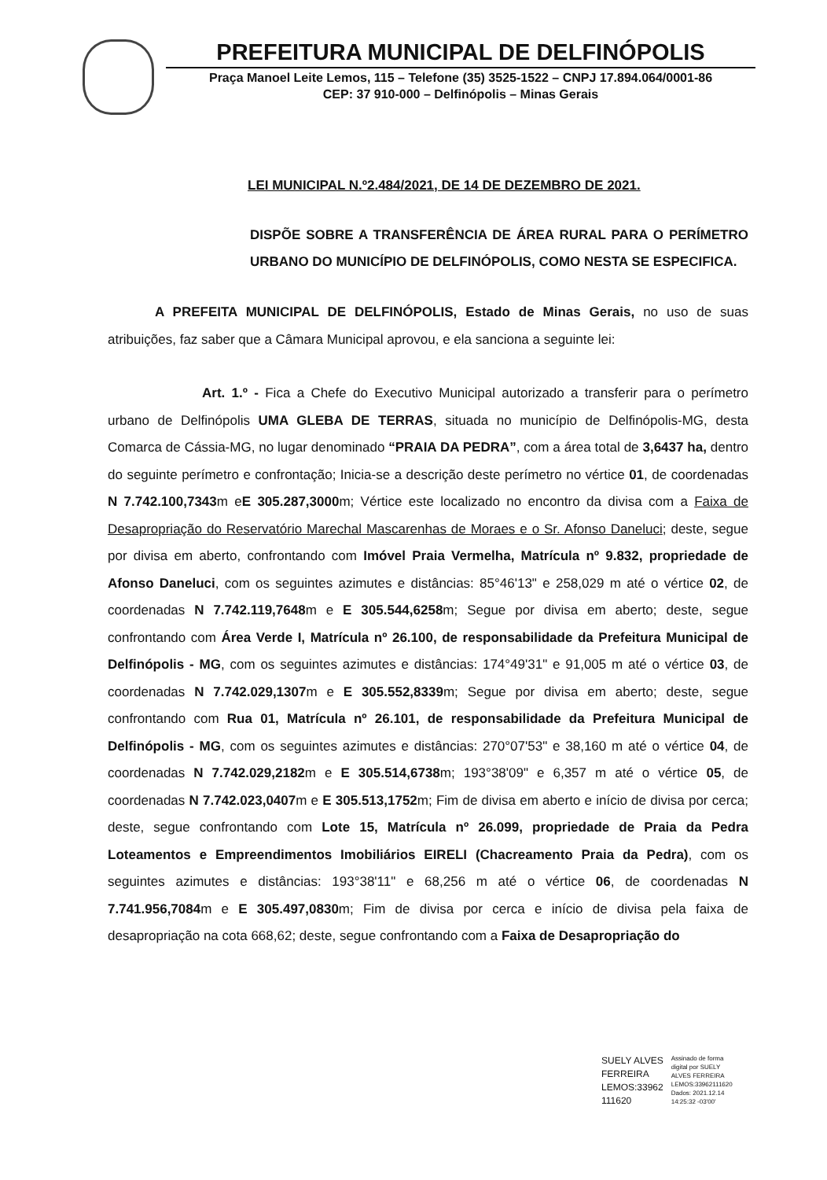PREFEITURA MUNICIPAL DE DELFINÓPOLIS
Praça Manoel Leite Lemos, 115 – Telefone (35) 3525-1522 – CNPJ 17.894.064/0001-86
CEP: 37 910-000 – Delfinópolis – Minas Gerais
LEI MUNICIPAL N.º2.484/2021, DE 14 DE DEZEMBRO DE 2021.
DISPÕE SOBRE A TRANSFERÊNCIA DE ÁREA RURAL PARA O PERÍMETRO URBANO DO MUNICÍPIO DE DELFINÓPOLIS, COMO NESTA SE ESPECIFICA.
A PREFEITA MUNICIPAL DE DELFINÓPOLIS, Estado de Minas Gerais, no uso de suas atribuições, faz saber que a Câmara Municipal aprovou, e ela sanciona a seguinte lei:
Art. 1.º - Fica a Chefe do Executivo Municipal autorizado a transferir para o perímetro urbano de Delfinópolis UMA GLEBA DE TERRAS, situada no município de Delfinópolis-MG, desta Comarca de Cássia-MG, no lugar denominado “PRAIA DA PEDRA”, com a área total de 3,6437 ha, dentro do seguinte perímetro e confrontação; Inicia-se a descrição deste perímetro no vértice 01, de coordenadas N 7.742.100,7343m eE 305.287,3000m; Vértice este localizado no encontro da divisa com a Faixa de Desapropriação do Reservatório Marechal Mascarenhas de Moraes e o Sr. Afonso Daneluci; deste, segue por divisa em aberto, confrontando com Imóvel Praia Vermelha, Matrícula nº 9.832, propriedade de Afonso Daneluci, com os seguintes azimutes e distâncias: 85°46'13" e 258,029 m até o vértice 02, de coordenadas N 7.742.119,7648m e E 305.544,6258m; Segue por divisa em aberto; deste, segue confrontando com Área Verde I, Matrícula nº 26.100, de responsabilidade da Prefeitura Municipal de Delfinópolis - MG, com os seguintes azimutes e distâncias: 174°49'31" e 91,005 m até o vértice 03, de coordenadas N 7.742.029,1307m e E 305.552,8339m; Segue por divisa em aberto; deste, segue confrontando com Rua 01, Matrícula nº 26.101, de responsabilidade da Prefeitura Municipal de Delfinópolis - MG, com os seguintes azimutes e distâncias: 270°07'53" e 38,160 m até o vértice 04, de coordenadas N 7.742.029,2182m e E 305.514,6738m; 193°38'09" e 6,357 m até o vértice 05, de coordenadas N 7.742.023,0407m e E 305.513,1752m; Fim de divisa em aberto e início de divisa por cerca; deste, segue confrontando com Lote 15, Matrícula nº 26.099, propriedade de Praia da Pedra Loteamentos e Empreendimentos Imobiliários EIRELI (Chacreamento Praia da Pedra), com os seguintes azimutes e distâncias: 193°38'11" e 68,256 m até o vértice 06, de coordenadas N 7.741.956,7084m e E 305.497,0830m; Fim de divisa por cerca e início de divisa pela faixa de desapropriação na cota 668,62; deste, segue confrontando com a Faixa de Desapropriação do
SUELY ALVES
FERREIRA
LEMOS:33962
111620
Assinado de forma
digital por SUELY
ALVES FERREIRA
LEMOS:33962111620
Dados: 2021.12.14
14:25:32 -03'00'